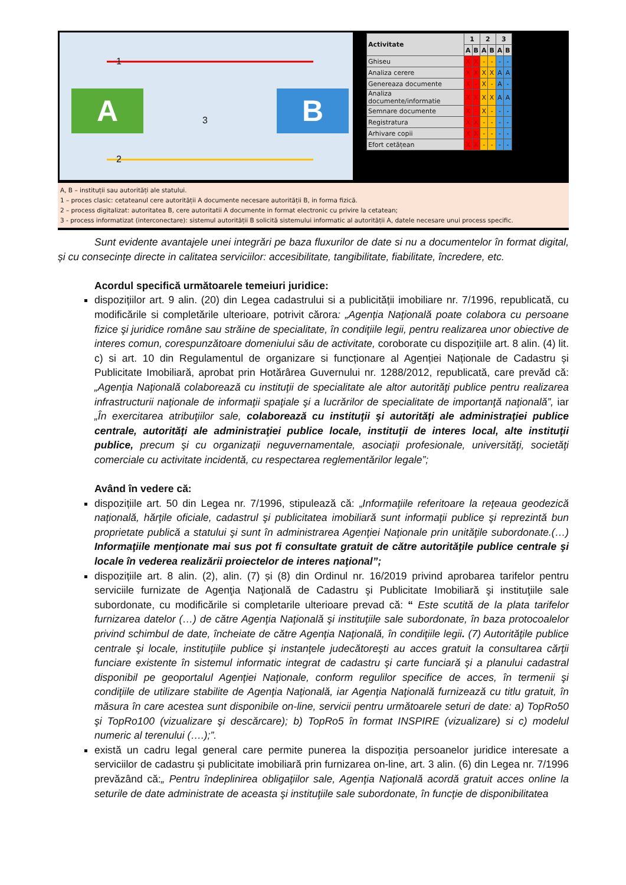A B
1
3
2
| Activitate | 1 | | 2 | | 3 | |
| --- | --- | --- | --- | --- | --- | --- |
| | A | B | A | B | A | B |
| Ghiseu | X | X | - | - | - | - |
| Analiza cerere | X | X | X | X | A | A |
| Genereaza documente | X | - | X | - | A | - |
| Analiza documente/informatie | X | X | X | X | A | A |
| Semnare documente | X | - | X | - | - | - |
| Registratura | X | X | - | - | - | - |
| Arhivare copii | X | X | - | - | - | - |
| Efort cetățean | X | X | - | - | - | - |
A, B – instituții sau autorități ale statului.
1 – proces clasic: cetateanul cere autorității A documente necesare autorității B, in forma fizică.
2 – process digitalizat: autoritatea B, cere autoritatii A documente in format electronic cu privire la cetatean;
3 - process informatizat (interconectare): sistemul autorității B solicită sistemului informatic al autorității A, datele necesare unui process specific.
Sunt evidente avantajele unei integrări pe baza fluxurilor de date si nu a documentelor în format digital, și cu consecințe directe in calitatea serviciilor: accesibilitate, tangibilitate, fiabilitate, încredere, etc.
Acordul specifică următoarele temeiuri juridice:
dispozițiilor art. 9 alin. (20) din Legea cadastrului si a publicității imobiliare nr. 7/1996, republicată, cu modificările si completările ulterioare, potrivit cărora: „Agenţia Naţională poate colabora cu persoane fizice şi juridice române sau străine de specialitate, în condiţiile legii, pentru realizarea unor obiective de interes comun, corespunzătoare domeniului său de activitate, coroborate cu dispozițiile art. 8 alin. (4) lit. c) si art. 10 din Regulamentul de organizare si funcționare al Agenției Naționale de Cadastru și Publicitate Imobiliară, aprobat prin Hotărârea Guvernului nr. 1288/2012, republicată, care prevăd că: „Agenţia Naţională colaborează cu instituţii de specialitate ale altor autorităţi publice pentru realizarea infrastructurii naţionale de informaţii spaţiale şi a lucrărilor de specialitate de importanţă naţională”, iar „În exercitarea atribuţiilor sale, colaborează cu instituţii şi autorităţi ale administraţiei publice centrale, autorităţi ale administraţiei publice locale, instituţii de interes local, alte instituţii publice, precum şi cu organizaţii neguvernamentale, asociaţii profesionale, universităţi, societăţi comerciale cu activitate incidentă, cu respectarea reglementărilor legale”;
Având în vedere că:
dispozițiile art. 50 din Legea nr. 7/1996, stipulează că: „Informaţiile referitoare la reţeaua geodezică naţională, hărţile oficiale, cadastrul şi publicitatea imobiliară sunt informaţii publice şi reprezintă bun proprietate publică a statului şi sunt în administrarea Agenţiei Naţionale prin unităţile subordonate.(…) Informaţiile menţionate mai sus pot fi consultate gratuit de către autorităţile publice centrale şi locale în vederea realizării proiectelor de interes naţional”;
dispozițiile art. 8 alin. (2), alin. (7) și (8) din Ordinul nr. 16/2019 privind aprobarea tarifelor pentru serviciile furnizate de Agenţia Naţională de Cadastru şi Publicitate Imobiliară şi instituţiile sale subordonate, cu modificările si completarile ulterioare prevad că: “ Este scutită de la plata tarifelor furnizarea datelor (…) de către Agenţia Naţională şi instituţiile sale subordonate, în baza protocoalelor privind schimbul de date, încheiate de către Agenţia Naţională, în condiţiile legii. (7) Autorităţile publice centrale şi locale, instituţiile publice şi instanţele judecătoreşti au acces gratuit la consultarea cărţii funciare existente în sistemul informatic integrat de cadastru şi carte funciară şi a planului cadastral disponibil pe geoportalul Agenţiei Naţionale, conform regulilor specifice de acces, în termenii şi condiţiile de utilizare stabilite de Agenţia Naţională, iar Agenţia Naţională furnizează cu titlu gratuit, în măsura în care acestea sunt disponibile on-line, servicii pentru următoarele seturi de date: a) TopRo50 şi TopRo100 (vizualizare şi descărcare); b) TopRo5 în format INSPIRE (vizualizare) si c) modelul numeric al terenului (….);”.
există un cadru legal general care permite punerea la dispoziția persoanelor juridice interesate a serviciilor de cadastru şi publicitate imobiliară prin furnizarea on-line, art. 3 alin. (6) din Legea nr. 7/1996 prevăzând că:„ Pentru îndeplinirea obligaţiilor sale, Agenţia Naţională acordă gratuit acces online la seturile de date administrate de aceasta şi instituţiile sale subordonate, în funcţie de disponibilitatea